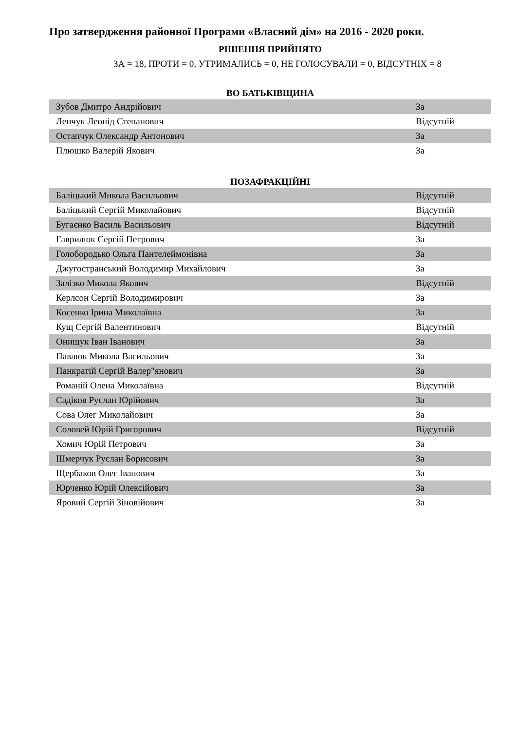Про затвердження районної Програми «Власний дім» на 2016 - 2020 роки.
РІШЕННЯ ПРИЙНЯТО
ЗА = 18, ПРОТИ = 0, УТРИМАЛИСЬ = 0, НЕ ГОЛОСУВАЛИ = 0, ВІДСУТНІХ = 8
ВО БАТЬКІВЩИНА
| Зубов Дмитро Андрійович | За |
| Ленчук Леонід Степанович | Відсутній |
| Остапчук Олександр Антонович | За |
| Плюшко Валерій Якович | За |
ПОЗАФРАКЦІЙНІ
| Баліцький Микола Васильович | Відсутній |
| Баліцький Сергій Миколайович | Відсутній |
| Бугаєнко Василь Васильович | Відсутній |
| Гаврилюк Сергій Петрович | За |
| Голобородько Ольга Пантелеймонівна | За |
| Джугостранський Володимир Михайлович | За |
| Залізко Микола Якович | Відсутній |
| Керлсон Сергій Володимирович | За |
| Косенко Ірина Миколаївна | За |
| Кущ Сергій Валентинович | Відсутній |
| Онищук Іван Іванович | За |
| Павлюк Микола Васильович | За |
| Панкратій Сергій Валер"янович | За |
| Романій Олена Миколаївна | Відсутній |
| Садіков Руслан Юрійович | За |
| Сова Олег Миколайович | За |
| Соловей Юрій Григорович | Відсутній |
| Хомич Юрій Петрович | За |
| Шмерчук Руслан Борисович | За |
| Щербаков Олег Іванович | За |
| Юрченко Юрій Олексійович | За |
| Яровий Сергій Зіновійович | За |